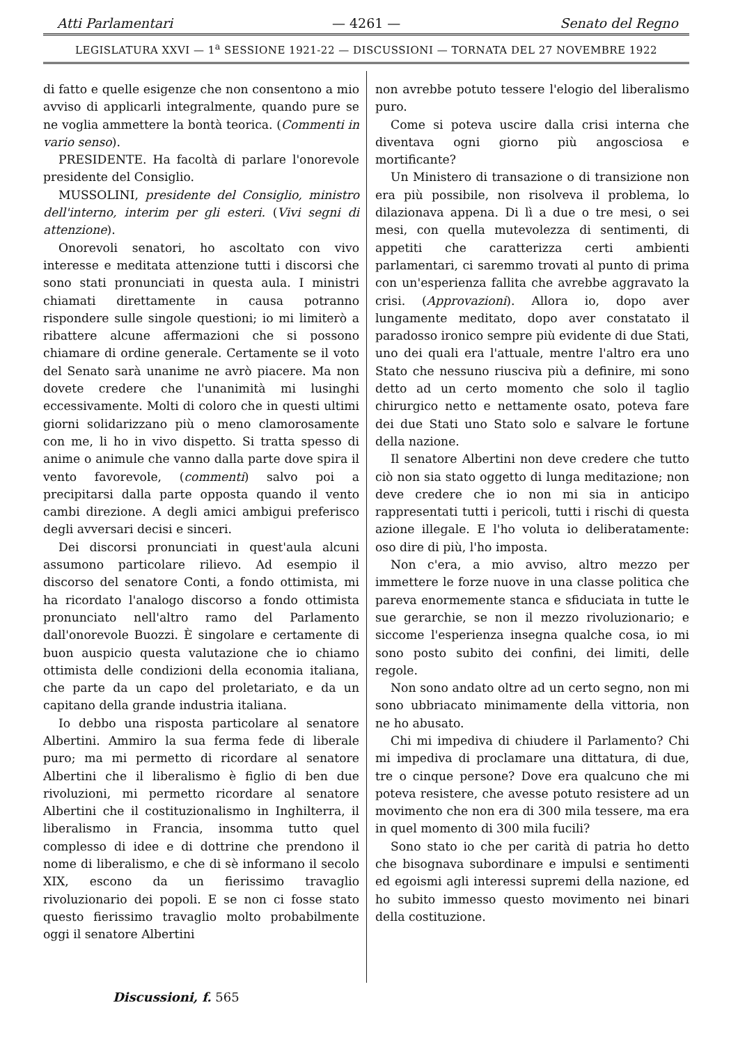Atti Parlamentari — 4261 — Senato del Regno
LEGISLATURA XXVI — 1<sup>a</sup> SESSIONE 1921-22 — DISCUSSIONI — TORNATA DEL 27 NOVEMBRE 1922
di fatto e quelle esigenze che non consentono a mio avviso di applicarli integralmente, quando pure se ne voglia ammettere la bontà teorica. (Commenti in vario senso).
PRESIDENTE. Ha facoltà di parlare l'onorevole presidente del Consiglio.
MUSSOLINI, presidente del Consiglio, ministro dell'interno, interim per gli esteri. (Vivi segni di attenzione).
Onorevoli senatori, ho ascoltato con vivo interesse e meditata attenzione tutti i discorsi che sono stati pronunciati in questa aula. I ministri chiamati direttamente in causa potranno rispondere sulle singole questioni; io mi limiterò a ribattere alcune affermazioni che si possono chiamare di ordine generale. Certamente se il voto del Senato sarà unanime ne avrò piacere. Ma non dovete credere che l'unanimità mi lusinghi eccessivamente. Molti di coloro che in questi ultimi giorni solidarizzano più o meno clamorosamente con me, li ho in vivo dispetto. Si tratta spesso di anime o animule che vanno dalla parte dove spira il vento favorevole, (commenti) salvo poi a precipitarsi dalla parte opposta quando il vento cambi direzione. A degli amici ambigui preferisco degli avversari decisi e sinceri.
Dei discorsi pronunciati in quest'aula alcuni assumono particolare rilievo. Ad esempio il discorso del senatore Conti, a fondo ottimista, mi ha ricordato l'analogo discorso a fondo ottimista pronunciato nell'altro ramo del Parlamento dall'onorevole Buozzi. È singolare e certamente di buon auspicio questa valutazione che io chiamo ottimista delle condizioni della economia italiana, che parte da un capo del proletariato, e da un capitano della grande industria italiana.
Io debbo una risposta particolare al senatore Albertini. Ammiro la sua ferma fede di liberale puro; ma mi permetto di ricordare al senatore Albertini che il liberalismo è figlio di ben due rivoluzioni, mi permetto ricordare al senatore Albertini che il costituzionalismo in Inghilterra, il liberalismo in Francia, insomma tutto quel complesso di idee e di dottrine che prendono il nome di liberalismo, e che di sè informano il secolo XIX, escono da un fierissimo travaglio rivoluzionario dei popoli. E se non ci fosse stato questo fierissimo travaglio molto probabilmente oggi il senatore Albertini
non avrebbe potuto tessere l'elogio del liberalismo puro.
Come si poteva uscire dalla crisi interna che diventava ogni giorno più angosciosa e mortificante?
Un Ministero di transazione o di transizione non era più possibile, non risolveva il problema, lo dilazionava appena. Di lì a due o tre mesi, o sei mesi, con quella mutevolezza di sentimenti, di appetiti che caratterizza certi ambienti parlamentari, ci saremmo trovati al punto di prima con un'esperienza fallita che avrebbe aggravato la crisi. (Approvazioni). Allora io, dopo aver lungamente meditato, dopo aver constatato il paradosso ironico sempre più evidente di due Stati, uno dei quali era l'attuale, mentre l'altro era uno Stato che nessuno riusciva più a definire, mi sono detto ad un certo momento che solo il taglio chirurgico netto e nettamente osato, poteva fare dei due Stati uno Stato solo e salvare le fortune della nazione.
Il senatore Albertini non deve credere che tutto ciò non sia stato oggetto di lunga meditazione; non deve credere che io non mi sia in anticipo rappresentati tutti i pericoli, tutti i rischi di questa azione illegale. E l'ho voluta io deliberatamente: oso dire di più, l'ho imposta.
Non c'era, a mio avviso, altro mezzo per immettere le forze nuove in una classe politica che pareva enormemente stanca e sfiduciata in tutte le sue gerarchie, se non il mezzo rivoluzionario; e siccome l'esperienza insegna qualche cosa, io mi sono posto subito dei confini, dei limiti, delle regole.
Non sono andato oltre ad un certo segno, non mi sono ubbriacato minimamente della vittoria, non ne ho abusato.
Chi mi impediva di chiudere il Parlamento? Chi mi impediva di proclamare una dittatura, di due, tre o cinque persone? Dove era qualcuno che mi poteva resistere, che avesse potuto resistere ad un movimento che non era di 300 mila tessere, ma era in quel momento di 300 mila fucili?
Sono stato io che per carità di patria ho detto che bisognava subordinare e impulsi e sentimenti ed egoismi agli interessi supremi della nazione, ed ho subito immesso questo movimento nei binari della costituzione.
Discussioni, f. 565